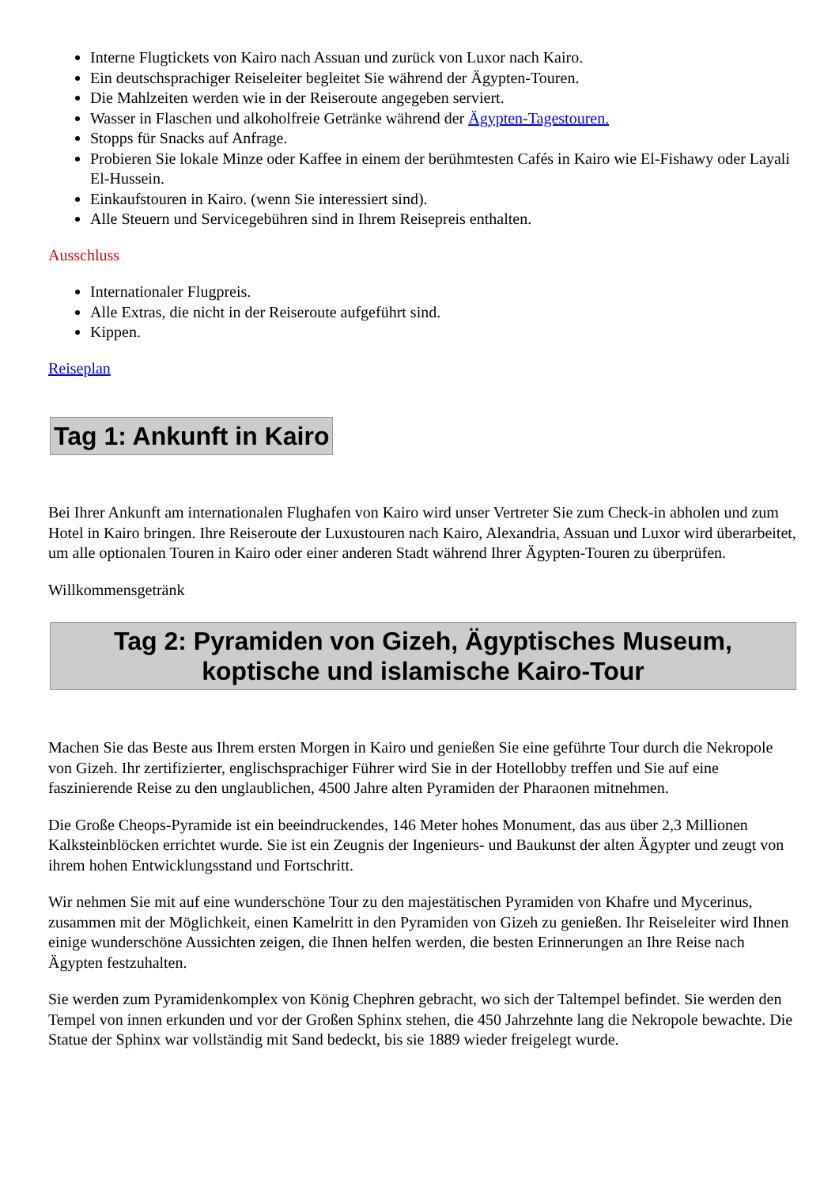Interne Flugtickets von Kairo nach Assuan und zurück von Luxor nach Kairo.
Ein deutschsprachiger Reiseleiter begleitet Sie während der Ägypten-Touren.
Die Mahlzeiten werden wie in der Reiseroute angegeben serviert.
Wasser in Flaschen und alkoholfreie Getränke während der Ägypten-Tagestouren.
Stopps für Snacks auf Anfrage.
Probieren Sie lokale Minze oder Kaffee in einem der berühmtesten Cafés in Kairo wie El-Fishawy oder Layali El-Hussein.
Einkaufstouren in Kairo. (wenn Sie interessiert sind).
Alle Steuern und Servicegebühren sind in Ihrem Reisepreis enthalten.
Ausschluss
Internationaler Flugpreis.
Alle Extras, die nicht in der Reiseroute aufgeführt sind.
Kippen.
Reiseplan
Tag 1: Ankunft in Kairo
Bei Ihrer Ankunft am internationalen Flughafen von Kairo wird unser Vertreter Sie zum Check-in abholen und zum Hotel in Kairo bringen. Ihre Reiseroute der Luxustouren nach Kairo, Alexandria, Assuan und Luxor wird überarbeitet, um alle optionalen Touren in Kairo oder einer anderen Stadt während Ihrer Ägypten-Touren zu überprüfen.
Willkommensgetränk
Tag 2: Pyramiden von Gizeh, Ägyptisches Museum, koptische und islamische Kairo-Tour
Machen Sie das Beste aus Ihrem ersten Morgen in Kairo und genießen Sie eine geführte Tour durch die Nekropole von Gizeh. Ihr zertifizierter, englischsprachiger Führer wird Sie in der Hotellobby treffen und Sie auf eine faszinierende Reise zu den unglaublichen, 4500 Jahre alten Pyramiden der Pharaonen mitnehmen.
Die Große Cheops-Pyramide ist ein beeindruckendes, 146 Meter hohes Monument, das aus über 2,3 Millionen Kalksteinblöcken errichtet wurde. Sie ist ein Zeugnis der Ingenieurs- und Baukunst der alten Ägypter und zeugt von ihrem hohen Entwicklungsstand und Fortschritt.
Wir nehmen Sie mit auf eine wunderschöne Tour zu den majestätischen Pyramiden von Khafre und Mycerinus, zusammen mit der Möglichkeit, einen Kamelritt in den Pyramiden von Gizeh zu genießen. Ihr Reiseleiter wird Ihnen einige wunderschöne Aussichten zeigen, die Ihnen helfen werden, die besten Erinnerungen an Ihre Reise nach Ägypten festzuhalten.
Sie werden zum Pyramidenkomplex von König Chephren gebracht, wo sich der Taltempel befindet. Sie werden den Tempel von innen erkunden und vor der Großen Sphinx stehen, die 450 Jahrzehnte lang die Nekropole bewachte. Die Statue der Sphinx war vollständig mit Sand bedeckt, bis sie 1889 wieder freigelegt wurde.